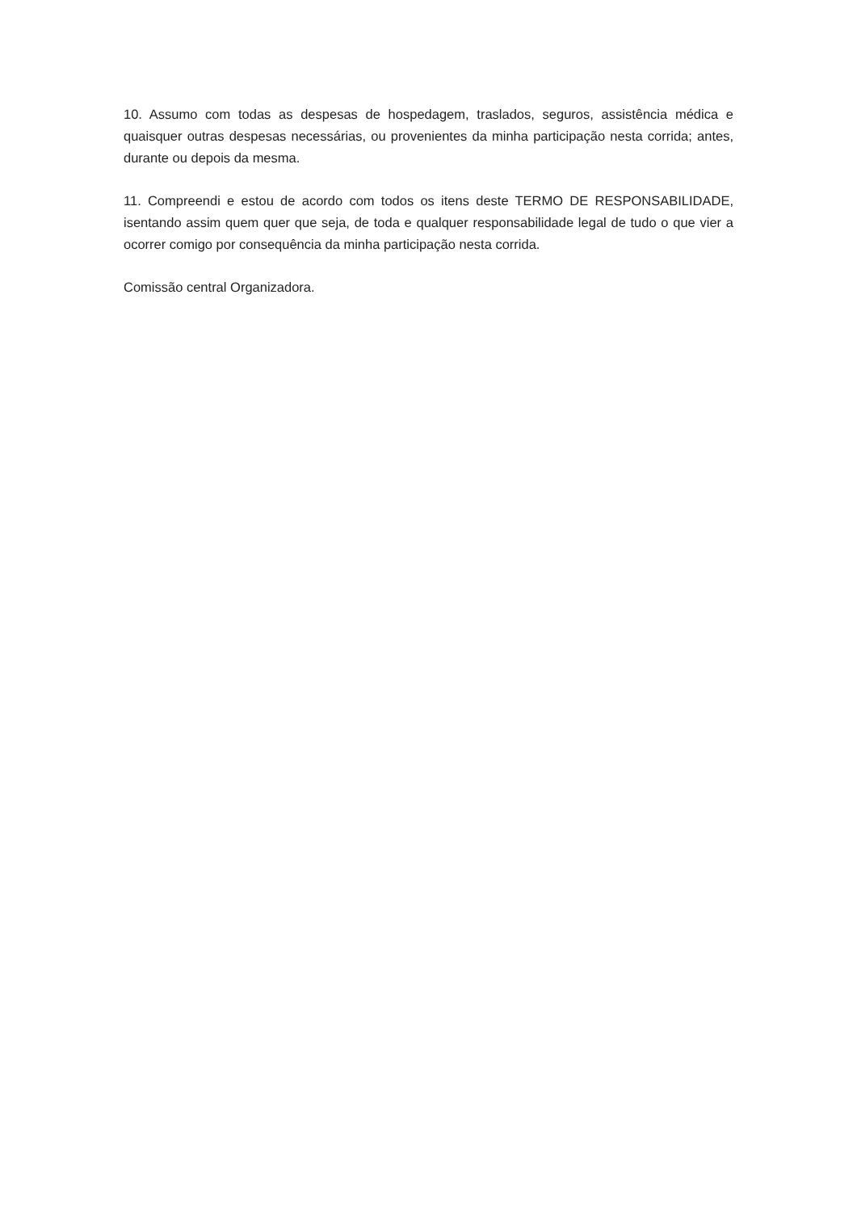10. Assumo com todas as despesas de hospedagem, traslados, seguros, assistência médica e quaisquer outras despesas necessárias, ou provenientes da minha participação nesta corrida; antes, durante ou depois da mesma.
11. Compreendi e estou de acordo com todos os itens deste TERMO DE RESPONSABILIDADE, isentando assim quem quer que seja, de toda e qualquer responsabilidade legal de tudo o que vier a ocorrer comigo por consequência da minha participação nesta corrida.
Comissão central Organizadora.